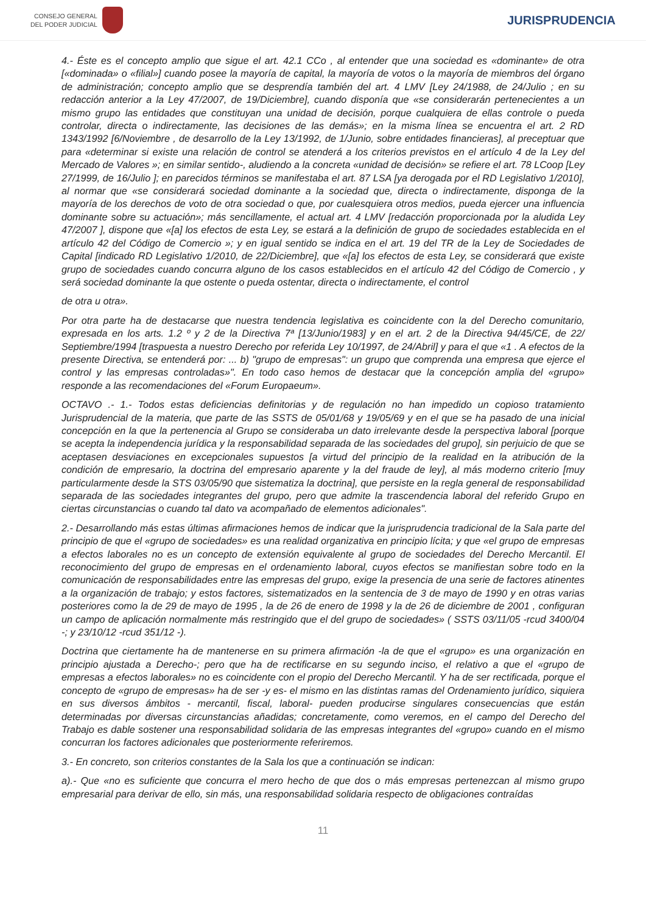CONSEJO GENERAL
DEL PODER JUDICIAL
JURISPRUDENCIA
4.- Éste es el concepto amplio que sigue el art. 42.1 CCo , al entender que una sociedad es «dominante» de otra [«dominada» o «filial»] cuando posee la mayoría de capital, la mayoría de votos o la mayoría de miembros del órgano de administración; concepto amplio que se desprendía también del art. 4 LMV [Ley 24/1988, de 24/Julio ; en su redacción anterior a la Ley 47/2007, de 19/Diciembre], cuando disponía que «se considerarán pertenecientes a un mismo grupo las entidades que constituyan una unidad de decisión, porque cualquiera de ellas controle o pueda controlar, directa o indirectamente, las decisiones de las demás»; en la misma línea se encuentra el art. 2 RD 1343/1992 [6/Noviembre , de desarrollo de la Ley 13/1992, de 1/Junio, sobre entidades financieras], al preceptuar que para «determinar si existe una relación de control se atenderá a los criterios previstos en el artículo 4 de la Ley del Mercado de Valores »; en similar sentido-, aludiendo a la concreta «unidad de decisión» se refiere el art. 78 LCoop [Ley 27/1999, de 16/Julio ]; en parecidos términos se manifestaba el art. 87 LSA [ya derogada por el RD Legislativo 1/2010], al normar que «se considerará sociedad dominante a la sociedad que, directa o indirectamente, disponga de la mayoría de los derechos de voto de otra sociedad o que, por cualesquiera otros medios, pueda ejercer una influencia dominante sobre su actuación»; más sencillamente, el actual art. 4 LMV [redacción proporcionada por la aludida Ley 47/2007 ], dispone que «[a] los efectos de esta Ley, se estará a la definición de grupo de sociedades establecida en el artículo 42 del Código de Comercio »; y en igual sentido se indica en el art. 19 del TR de la Ley de Sociedades de Capital [indicado RD Legislativo 1/2010, de 22/Diciembre], que «[a] los efectos de esta Ley, se considerará que existe grupo de sociedades cuando concurra alguno de los casos establecidos en el artículo 42 del Código de Comercio , y será sociedad dominante la que ostente o pueda ostentar, directa o indirectamente, el control
de otra u otra».
Por otra parte ha de destacarse que nuestra tendencia legislativa es coincidente con la del Derecho comunitario, expresada en los arts. 1.2 º y 2 de la Directiva 7ª [13/Junio/1983] y en el art. 2 de la Directiva 94/45/CE, de 22/ Septiembre/1994 [traspuesta a nuestro Derecho por referida Ley 10/1997, de 24/Abril] y para el que «1 . A efectos de la presente Directiva, se entenderá por: ... b) "grupo de empresas": un grupo que comprenda una empresa que ejerce el control y las empresas controladas»". En todo caso hemos de destacar que la concepción amplia del «grupo» responde a las recomendaciones del «Forum Europaeum».
OCTAVO .- 1.- Todos estas deficiencias definitorias y de regulación no han impedido un copioso tratamiento Jurisprudencial de la materia, que parte de las SSTS de 05/01/68 y 19/05/69 y en el que se ha pasado de una inicial concepción en la que la pertenencia al Grupo se consideraba un dato irrelevante desde la perspectiva laboral [porque se acepta la independencia jurídica y la responsabilidad separada de las sociedades del grupo], sin perjuicio de que se aceptasen desviaciones en excepcionales supuestos [a virtud del principio de la realidad en la atribución de la condición de empresario, la doctrina del empresario aparente y la del fraude de ley], al más moderno criterio [muy particularmente desde la STS 03/05/90 que sistematiza la doctrina], que persiste en la regla general de responsabilidad separada de las sociedades integrantes del grupo, pero que admite la trascendencia laboral del referido Grupo en ciertas circunstancias o cuando tal dato va acompañado de elementos adicionales".
2.- Desarrollando más estas últimas afirmaciones hemos de indicar que la jurisprudencia tradicional de la Sala parte del principio de que el «grupo de sociedades» es una realidad organizativa en principio lícita; y que «el grupo de empresas a efectos laborales no es un concepto de extensión equivalente al grupo de sociedades del Derecho Mercantil. El reconocimiento del grupo de empresas en el ordenamiento laboral, cuyos efectos se manifiestan sobre todo en la comunicación de responsabilidades entre las empresas del grupo, exige la presencia de una serie de factores atinentes a la organización de trabajo; y estos factores, sistematizados en la sentencia de 3 de mayo de 1990 y en otras varias posteriores como la de 29 de mayo de 1995 , la de 26 de enero de 1998 y la de 26 de diciembre de 2001 , configuran un campo de aplicación normalmente más restringido que el del grupo de sociedades» ( SSTS 03/11/05 -rcud 3400/04 -; y 23/10/12 -rcud 351/12 -).
Doctrina que ciertamente ha de mantenerse en su primera afirmación -la de que el «grupo» es una organización en principio ajustada a Derecho-; pero que ha de rectificarse en su segundo inciso, el relativo a que el «grupo de empresas a efectos laborales» no es coincidente con el propio del Derecho Mercantil. Y ha de ser rectificada, porque el concepto de «grupo de empresas» ha de ser -y es- el mismo en las distintas ramas del Ordenamiento jurídico, siquiera en sus diversos ámbitos - mercantil, fiscal, laboral- pueden producirse singulares consecuencias que están determinadas por diversas circunstancias añadidas; concretamente, como veremos, en el campo del Derecho del Trabajo es dable sostener una responsabilidad solidaria de las empresas integrantes del «grupo» cuando en el mismo concurran los factores adicionales que posteriormente referiremos.
3.- En concreto, son criterios constantes de la Sala los que a continuación se indican:
a).- Que «no es suficiente que concurra el mero hecho de que dos o más empresas pertenezcan al mismo grupo empresarial para derivar de ello, sin más, una responsabilidad solidaria respecto de obligaciones contraídas
11